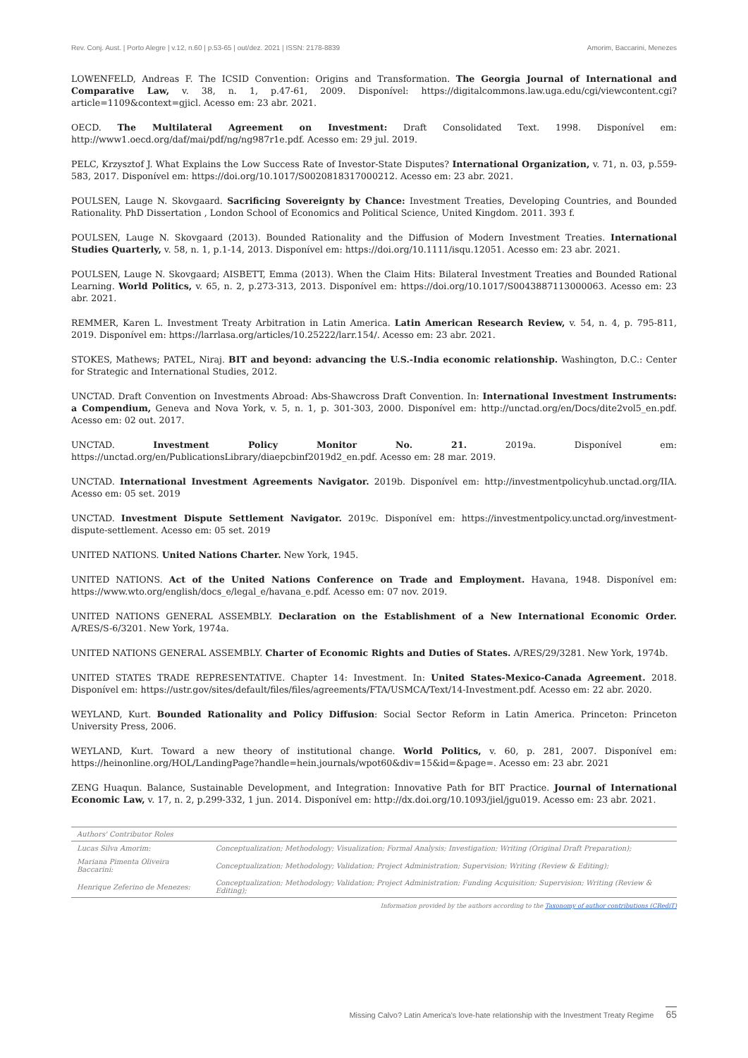Rev. Conj. Aust. | Porto Alegre | v.12, n.60 | p.53-65 | out/dez. 2021 | ISSN: 2178-8839 Amorim, Baccarini, Menezes
LOWENFELD, Andreas F. The ICSID Convention: Origins and Transformation. The Georgia Journal of International and Comparative Law, v. 38, n. 1, p.47-61, 2009. Disponível: https://digitalcommons.law.uga.edu/cgi/viewcontent.cgi?article=1109&context=gjicl. Acesso em: 23 abr. 2021.
OECD. The Multilateral Agreement on Investment: Draft Consolidated Text. 1998. Disponível em: http://www1.oecd.org/daf/mai/pdf/ng/ng987r1e.pdf. Acesso em: 29 jul. 2019.
PELC, Krzysztof J. What Explains the Low Success Rate of Investor-State Disputes? International Organization, v. 71, n. 03, p.559-583, 2017. Disponível em: https://doi.org/10.1017/S0020818317000212. Acesso em: 23 abr. 2021.
POULSEN, Lauge N. Skovgaard. Sacrificing Sovereignty by Chance: Investment Treaties, Developing Countries, and Bounded Rationality. PhD Dissertation , London School of Economics and Political Science, United Kingdom. 2011. 393 f.
POULSEN, Lauge N. Skovgaard (2013). Bounded Rationality and the Diffusion of Modern Investment Treaties. International Studies Quarterly, v. 58, n. 1, p.1-14, 2013. Disponível em: https://doi.org/10.1111/isqu.12051. Acesso em: 23 abr. 2021.
POULSEN, Lauge N. Skovgaard; AISBETT, Emma (2013). When the Claim Hits: Bilateral Investment Treaties and Bounded Rational Learning. World Politics, v. 65, n. 2, p.273-313, 2013. Disponível em: https://doi.org/10.1017/S0043887113000063. Acesso em: 23 abr. 2021.
REMMER, Karen L. Investment Treaty Arbitration in Latin America. Latin American Research Review, v. 54, n. 4, p. 795-811, 2019. Disponível em: https://larrlasa.org/articles/10.25222/larr.154/. Acesso em: 23 abr. 2021.
STOKES, Mathews; PATEL, Niraj. BIT and beyond: advancing the U.S.-India economic relationship. Washington, D.C.: Center for Strategic and International Studies, 2012.
UNCTAD. Draft Convention on Investments Abroad: Abs-Shawcross Draft Convention. In: International Investment Instruments: a Compendium, Geneva and Nova York, v. 5, n. 1, p. 301-303, 2000. Disponível em: http://unctad.org/en/Docs/dite2vol5_en.pdf. Acesso em: 02 out. 2017.
UNCTAD. Investment Policy Monitor No. 21. 2019a. Disponível em: https://unctad.org/en/PublicationsLibrary/diaepcbinf2019d2_en.pdf. Acesso em: 28 mar. 2019.
UNCTAD. International Investment Agreements Navigator. 2019b. Disponível em: http://investmentpolicyhub.unctad.org/IIA. Acesso em: 05 set. 2019
UNCTAD. Investment Dispute Settlement Navigator. 2019c. Disponível em: https://investmentpolicy.unctad.org/investment-dispute-settlement. Acesso em: 05 set. 2019
UNITED NATIONS. United Nations Charter. New York, 1945.
UNITED NATIONS. Act of the United Nations Conference on Trade and Employment. Havana, 1948. Disponível em: https://www.wto.org/english/docs_e/legal_e/havana_e.pdf. Acesso em: 07 nov. 2019.
UNITED NATIONS GENERAL ASSEMBLY. Declaration on the Establishment of a New International Economic Order. A/RES/S-6/3201. New York, 1974a.
UNITED NATIONS GENERAL ASSEMBLY. Charter of Economic Rights and Duties of States. A/RES/29/3281. New York, 1974b.
UNITED STATES TRADE REPRESENTATIVE. Chapter 14: Investment. In: United States-Mexico-Canada Agreement. 2018. Disponível em: https://ustr.gov/sites/default/files/files/agreements/FTA/USMCA/Text/14-Investment.pdf. Acesso em: 22 abr. 2020.
WEYLAND, Kurt. Bounded Rationality and Policy Diffusion: Social Sector Reform in Latin America. Princeton: Princeton University Press, 2006.
WEYLAND, Kurt. Toward a new theory of institutional change. World Politics, v. 60, p. 281, 2007. Disponível em: https://heinonline.org/HOL/LandingPage?handle=hein.journals/wpot60&div=15&id=&page=. Acesso em: 23 abr. 2021
ZENG Huaqun. Balance, Sustainable Development, and Integration: Innovative Path for BIT Practice. Journal of International Economic Law, v. 17, n. 2, p.299-332, 1 jun. 2014. Disponível em: http://dx.doi.org/10.1093/jiel/jgu019. Acesso em: 23 abr. 2021.
| Authors' Contributor Roles | |
| --- | --- |
| Lucas Silva Amorim: | Conceptualization; Methodology; Visualization; Formal Analysis; Investigation; Writing (Original Draft Preparation); |
| Mariana Pimenta Oliveira Baccarini: | Conceptualization; Methodology; Validation; Project Administration; Supervision; Writing (Review & Editing); |
| Henrique Zeferino de Menezes: | Conceptualization; Methodology; Validation; Project Administration; Funding Acquisition; Supervision; Writing (Review & Editing); |
Information provided by the authors according to the Taxonomy of author contributions (CRediT)
Missing Calvo? Latin America's love-hate relationship with the Investment Treaty Regime 65